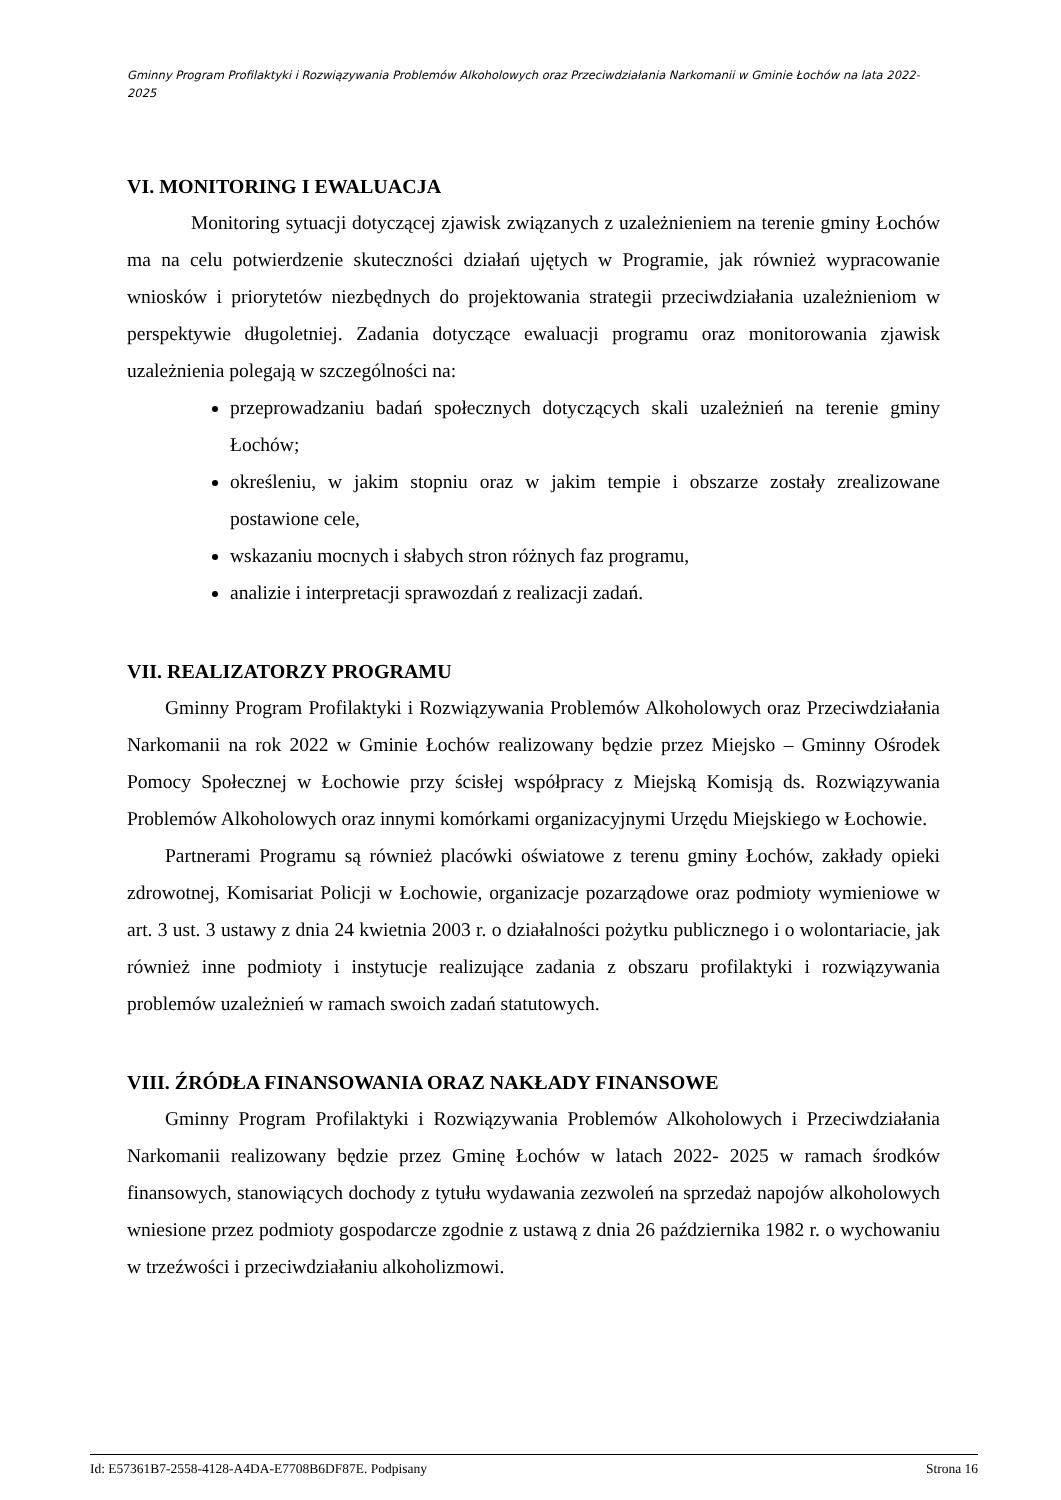Gminny Program Profilaktyki i Rozwiązywania Problemów Alkoholowych oraz Przeciwdziałania Narkomanii w Gminie Łochów na lata 2022-2025
VI. MONITORING I EWALUACJA
Monitoring sytuacji dotyczącej zjawisk związanych z uzależnieniem na terenie gminy Łochów ma na celu potwierdzenie skuteczności działań ujętych w Programie, jak również wypracowanie wniosków i priorytetów niezbędnych do projektowania strategii przeciwdziałania uzależnieniom w perspektywie długoletniej. Zadania dotyczące ewaluacji programu oraz monitorowania zjawisk uzależnienia polegają w szczególności na:
przeprowadzaniu badań społecznych dotyczących skali uzależnień na terenie gminy Łochów;
określeniu, w jakim stopniu oraz w jakim tempie i obszarze zostały zrealizowane postawione cele,
wskazaniu mocnych i słabych stron różnych faz programu,
analizie i interpretacji sprawozdań z realizacji zadań.
VII. REALIZATORZY PROGRAMU
Gminny Program Profilaktyki i Rozwiązywania Problemów Alkoholowych oraz Przeciwdziałania Narkomanii na rok 2022 w Gminie Łochów realizowany będzie przez Miejsko – Gminny Ośrodek Pomocy Społecznej w Łochowie przy ścisłej współpracy z Miejską Komisją ds. Rozwiązywania Problemów Alkoholowych oraz innymi komórkami organizacyjnymi Urzędu Miejskiego w Łochowie.
Partnerami Programu są również placówki oświatowe z terenu gminy Łochów, zakłady opieki zdrowotnej, Komisariat Policji w Łochowie, organizacje pozarządowe oraz podmioty wymieniowe w art. 3 ust. 3 ustawy z dnia 24 kwietnia 2003 r. o działalności pożytku publicznego i o wolontariacie, jak również inne podmioty i instytucje realizujące zadania z obszaru profilaktyki i rozwiązywania problemów uzależnień w ramach swoich zadań statutowych.
VIII. ŹRÓDŁA FINANSOWANIA ORAZ NAKŁADY FINANSOWE
Gminny Program Profilaktyki i Rozwiązywania Problemów Alkoholowych i Przeciwdziałania Narkomanii realizowany będzie przez Gminę Łochów w latach 2022- 2025 w ramach środków finansowych, stanowiących dochody z tytułu wydawania zezwoleń na sprzedaż napojów alkoholowych wniesione przez podmioty gospodarcze zgodnie z ustawą z dnia 26 października 1982 r. o wychowaniu w trzeźwości i przeciwdziałaniu alkoholizmowi.
Id: E57361B7-2558-4128-A4DA-E7708B6DF87E. Podpisany Strona 16